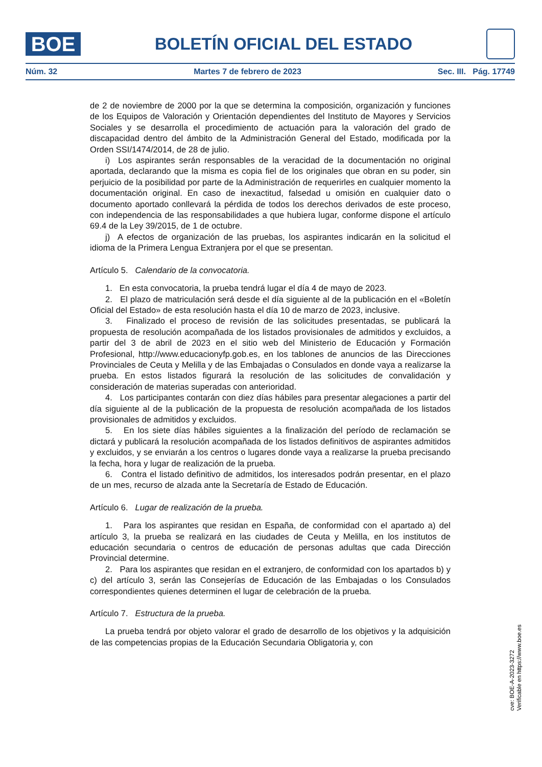BOE
BOLETÍN OFICIAL DEL ESTADO
Núm. 32 Martes 7 de febrero de 2023 Sec. III. Pág. 17749
de 2 de noviembre de 2000 por la que se determina la composición, organización y funciones de los Equipos de Valoración y Orientación dependientes del Instituto de Mayores y Servicios Sociales y se desarrolla el procedimiento de actuación para la valoración del grado de discapacidad dentro del ámbito de la Administración General del Estado, modificada por la Orden SSI/1474/2014, de 28 de julio.
i) Los aspirantes serán responsables de la veracidad de la documentación no original aportada, declarando que la misma es copia fiel de los originales que obran en su poder, sin perjuicio de la posibilidad por parte de la Administración de requerirles en cualquier momento la documentación original. En caso de inexactitud, falsedad u omisión en cualquier dato o documento aportado conllevará la pérdida de todos los derechos derivados de este proceso, con independencia de las responsabilidades a que hubiera lugar, conforme dispone el artículo 69.4 de la Ley 39/2015, de 1 de octubre.
j) A efectos de organización de las pruebas, los aspirantes indicarán en la solicitud el idioma de la Primera Lengua Extranjera por el que se presentan.
Artículo 5. Calendario de la convocatoria.
1. En esta convocatoria, la prueba tendrá lugar el día 4 de mayo de 2023.
2. El plazo de matriculación será desde el día siguiente al de la publicación en el «Boletín Oficial del Estado» de esta resolución hasta el día 10 de marzo de 2023, inclusive.
3. Finalizado el proceso de revisión de las solicitudes presentadas, se publicará la propuesta de resolución acompañada de los listados provisionales de admitidos y excluidos, a partir del 3 de abril de 2023 en el sitio web del Ministerio de Educación y Formación Profesional, http://www.educacionyfp.gob.es, en los tablones de anuncios de las Direcciones Provinciales de Ceuta y Melilla y de las Embajadas o Consulados en donde vaya a realizarse la prueba. En estos listados figurará la resolución de las solicitudes de convalidación y consideración de materias superadas con anterioridad.
4. Los participantes contarán con diez días hábiles para presentar alegaciones a partir del día siguiente al de la publicación de la propuesta de resolución acompañada de los listados provisionales de admitidos y excluidos.
5. En los siete días hábiles siguientes a la finalización del período de reclamación se dictará y publicará la resolución acompañada de los listados definitivos de aspirantes admitidos y excluidos, y se enviarán a los centros o lugares donde vaya a realizarse la prueba precisando la fecha, hora y lugar de realización de la prueba.
6. Contra el listado definitivo de admitidos, los interesados podrán presentar, en el plazo de un mes, recurso de alzada ante la Secretaría de Estado de Educación.
Artículo 6. Lugar de realización de la prueba.
1. Para los aspirantes que residan en España, de conformidad con el apartado a) del artículo 3, la prueba se realizará en las ciudades de Ceuta y Melilla, en los institutos de educación secundaria o centros de educación de personas adultas que cada Dirección Provincial determine.
2. Para los aspirantes que residan en el extranjero, de conformidad con los apartados b) y c) del artículo 3, serán las Consejerías de Educación de las Embajadas o los Consulados correspondientes quienes determinen el lugar de celebración de la prueba.
Artículo 7. Estructura de la prueba.
La prueba tendrá por objeto valorar el grado de desarrollo de los objetivos y la adquisición de las competencias propias de la Educación Secundaria Obligatoria y, con
cve: BOE-A-2023-3272
Verificable en https://www.boe.es